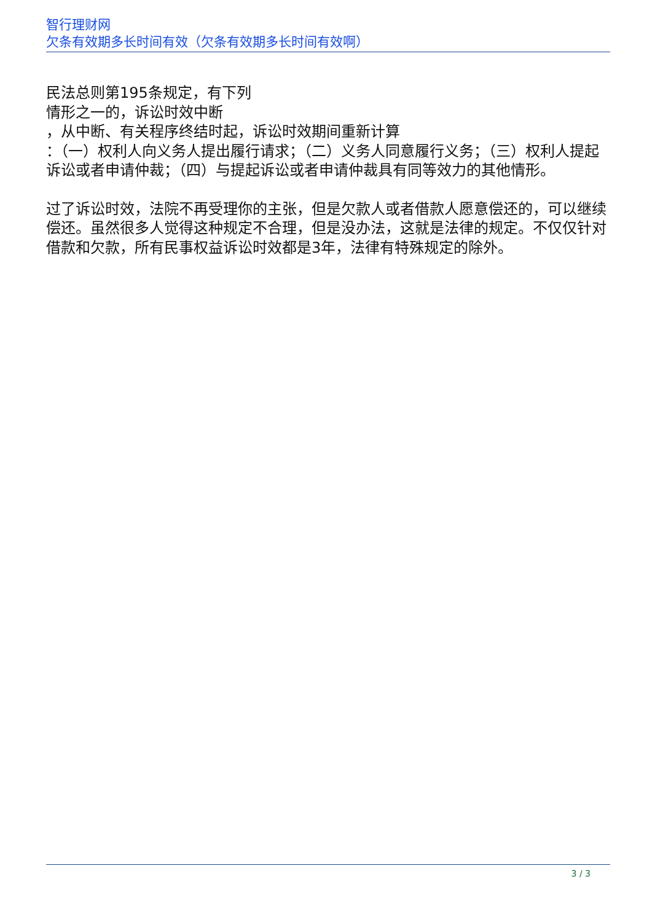智行理财网
欠条有效期多长时间有效（欠条有效期多长时间有效啊）
民法总则第195条规定，有下列
情形之一的，诉讼时效中断
，从中断、有关程序终结时起，诉讼时效期间重新计算
：（一）权利人向义务人提出履行请求；（二）义务人同意履行义务；（三）权利人提起诉讼或者申请仲裁；（四）与提起诉讼或者申请仲裁具有同等效力的其他情形。
过了诉讼时效，法院不再受理你的主张，但是欠款人或者借款人愿意偿还的，可以继续偿还。虽然很多人觉得这种规定不合理，但是没办法，这就是法律的规定。不仅仅针对借款和欠款，所有民事权益诉讼时效都是3年，法律有特殊规定的除外。
3 / 3